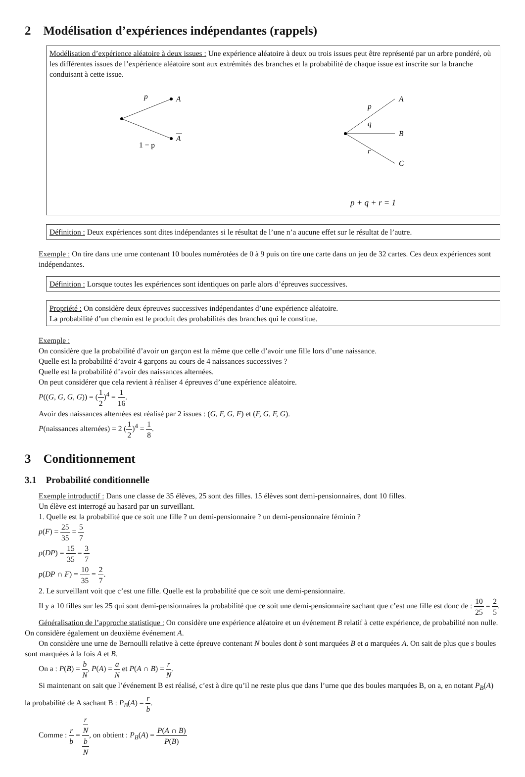2 Modélisation d’expériences indépendantes (rappels)
Modélisation d’expérience aléatoire à deux issues : Une expérience aléatoire à deux ou trois issues peut être représenté par un arbre pondéré, où les différentes issues de l’expérience aléatoire sont aux extrémités des branches et la probabilité de chaque issue est inscrite sur la branche conduisant à cette issue.
p
A
A
1 − p
p
q
r
A
B
C
p + q + r = 1
Définition : Deux expériences sont dites indépendantes si le résultat de l’une n’a aucune effet sur le résultat de l’autre.
Exemple : On tire dans une urne contenant 10 boules numérotées de 0 à 9 puis on tire une carte dans un jeu de 32 cartes. Ces deux expériences sont indépendantes.
Définition : Lorsque toutes les expériences sont identiques on parle alors d’épreuves successives.
Propriété : On considère deux épreuves successives indépendantes d’une expérience aléatoire.
La probabilité d’un chemin est le produit des probabilités des branches qui le constitue.
Exemple :
On considère que la probabilité d’avoir un garçon est la même que celle d’avoir une fille lors d’une naissance.
Quelle est la probabilité d’avoir 4 garçons au cours de 4 naissances successives ?
Quelle est la probabilité d’avoir des naissances alternées.
On peut considérer que cela revient à réaliser 4 épreuves d’une expérience aléatoire.
P((G, G, G, G)) = (1 2)<sup>4</sup> = 1 16.
Avoir des naissances alternées est réalisé par 2 issues : (G, F, G, F) et (F, G, F, G).
P(naissances alternées) = 2 (1 2)<sup>4</sup> = 1 8.
3 Conditionnement
3.1 Probabilité conditionnelle
Exemple introductif : Dans une classe de 35 élèves, 25 sont des filles. 15 élèves sont demi-pensionnaires, dont 10 filles.
Un élève est interrogé au hasard par un surveillant.
1. Quelle est la probabilité que ce soit une fille ? un demi-pensionnaire ? un demi-pensionnaire féminin ?
p(F) = 25 35 = 5 7
p(DP) = 15 35 = 3 7
p(DP ∩ F) = 10 35 = 2 7.
2. Le surveillant voit que c’est une fille. Quelle est la probabilité que ce soit une demi-pensionnaire.
Il y a 10 filles sur les 25 qui sont demi-pensionnaires la probabilité que ce soit une demi-pensionnaire sachant que c’est une fille est donc de : 10 25 = 2 5.
Généralisation de l’approche statistique : On considère une expérience aléatoire et un événement B relatif à cette expérience, de probabilité non nulle. On considère également un deuxième événement A.
On considère une urne de Bernoulli relative à cette épreuve contenant N boules dont b sont marquées B et a marquées A. On sait de plus que s boules sont marquées à la fois A et B.
On a : P(B) = b N, P(A) = a N et P(A ∩ B) = r N.
Si maintenant on sait que l’événement B est réalisé, c’est à dire qu’il ne reste plus que dans l’urne que des boules marquées B, on a, en notant P<sub>B</sub>(A) la probabilité de A sachant B : P<sub>B</sub>(A) = r b.
Comme : r b = r
N b
N, on obtient : P<sub>B</sub>(A) = P(A ∩ B) P(B)